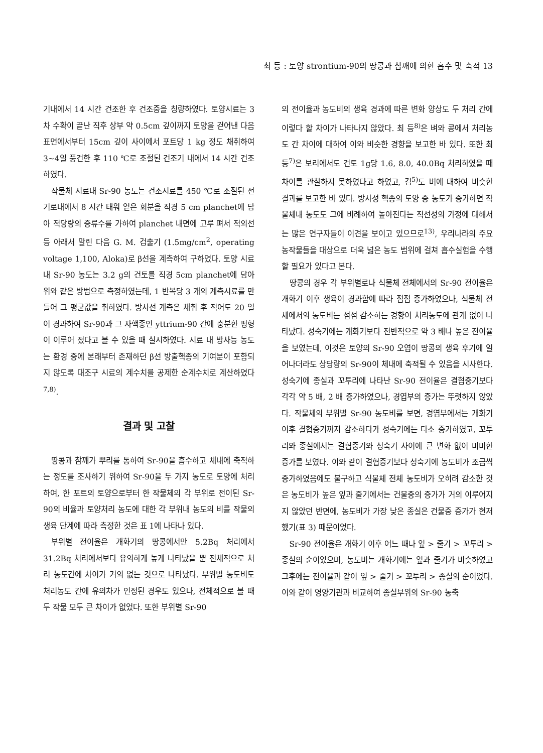최 등 : 토양 strontium-90의 땅콩과 참깨에 의한 흡수 및 축적 13
기내에서 14 시간 건조한 후 건조중을 칭량하였다. 토양시료는 3 차 수확이 끝난 직후 상부 약 0.5cm 깊이까지 토양을 걷어낸 다음 표면에서부터 15cm 깊이 사이에서 포트당 1 kg 정도 채취하여 3~4일 풍건한 후 110 ℃로 조절된 건조기 내에서 14 시간 건조하였다.
작물체 시료내 Sr-90 농도는 건조시료를 450 ℃로 조절된 전기로내에서 8 시간 태워 얻은 회분을 직경 5 cm planchet에 담아 적당량의 증류수를 가하여 planchet 내면에 고루 펴서 적외선등 아래서 말린 다음 G. M. 검출기 (1.5mg/cm<sup>2</sup>, operating voltage 1,100, Aloka)로 β선을 계측하여 구하였다. 토양 시료 내 Sr-90 농도는 3.2 g의 건토를 직경 5cm planchet에 담아 위와 같은 방법으로 측정하였는데, 1 반복당 3 개의 계측시료를 만들어 그 평균값을 취하였다. 방사선 계측은 채취 후 적어도 20 일이 경과하여 Sr-90과 그 자핵종인 yttrium-90 간에 충분한 평형이 이루어 졌다고 볼 수 있을 때 실시하였다. 시료 내 방사능 농도는 환경 중에 본래부터 존재하던 β선 방출핵종의 기여분이 포함되지 않도록 대조구 시료의 계수치를 공제한 순계수치로 계산하였다<sup>7,8)</sup>.
결과 및 고찰
땅콩과 참깨가 뿌리를 통하여 Sr-90을 흡수하고 체내에 축적하는 정도를 조사하기 위하여 Sr-90을 두 가지 농도로 토양에 처리하여, 한 포트의 토양으로부터 한 작물체의 각 부위로 전이된 Sr-90의 비율과 토양처리 농도에 대한 각 부위내 농도의 비를 작물의 생육 단계에 따라 측정한 것은 표 1에 나타나 있다.
부위별 전이율은 개화기의 땅콩에서만 5.2Bq 처리에서 31.2Bq 처리에서보다 유의하게 높게 나타났을 뿐 전체적으로 처리 농도간에 차이가 거의 없는 것으로 나타났다. 부위별 농도비도 처리농도 간에 유의차가 인정된 경우도 있으나, 전체적으로 볼 때 두 작물 모두 큰 차이가 없었다. 또한 부위별 Sr-90
의 전이율과 농도비의 생육 경과에 따른 변화 양상도 두 처리 간에 이렇다 할 차이가 나타나지 않았다. 최 등<sup>8)</sup>은 벼와 콩에서 처리농도 간 차이에 대하여 이와 비슷한 경향을 보고한 바 있다. 또한 최 등<sup>7)</sup>은 보리에서도 건토 1g당 1.6, 8.0, 40.0Bq 처리하였을 때 차이를 관찰하지 못하였다고 하였고, 김<sup>5)</sup>도 벼에 대하여 비슷한 결과를 보고한 바 있다. 방사성 핵종의 토양 중 농도가 증가하면 작물체내 농도도 그에 비례하여 높아진다는 직선성의 가정에 대해서는 많은 연구자들이 이견을 보이고 있으므로<sup>13)</sup>, 우리나라의 주요 농작물들을 대상으로 더욱 넓은 농도 범위에 걸쳐 흡수실험을 수행할 필요가 있다고 본다.
땅콩의 경우 각 부위별로나 식물체 전체에서의 Sr-90 전이율은 개화기 이후 생육이 경과함에 따라 점점 증가하였으나, 식물체 전체에서의 농도비는 점점 감소하는 경향이 처리농도에 관계 없이 나타났다. 성숙기에는 개화기보다 전반적으로 약 3 배나 높은 전이율을 보였는데, 이것은 토양의 Sr-90 오염이 땅콩의 생육 후기에 일어나더라도 상당량의 Sr-90이 체내에 축적될 수 있음을 시사한다. 성숙기에 종실과 꼬투리에 나타난 Sr-90 전이율은 결협중기보다 각각 약 5 배, 2 배 증가하였으나, 경엽부의 증가는 뚜렷하지 않았다. 작물체의 부위별 Sr-90 농도비를 보면, 경엽부에서는 개화기 이후 결협중기까지 감소하다가 성숙기에는 다소 증가하였고, 꼬투리와 종실에서는 결협중기와 성숙기 사이에 큰 변화 없이 미미한 증가를 보였다. 이와 같이 결협중기보다 성숙기에 농도비가 조금씩 증가하였음에도 불구하고 식물체 전체 농도비가 오히려 감소한 것은 농도비가 높은 잎과 줄기에서는 건물중의 증가가 거의 이루어지지 않았던 반면에, 농도비가 가장 낮은 종실은 건물중 증가가 현저했기(표 3) 때문이었다.
Sr-90 전이율은 개화기 이후 어느 때나 잎 > 줄기 > 꼬투리 > 종실의 순이었으며, 농도비는 개화기에는 잎과 줄기가 비슷하였고 그후에는 전이율과 같이 잎 > 줄기 > 꼬투리 > 종실의 순이었다. 이와 같이 영양기관과 비교하여 종실부위의 Sr-90 농축